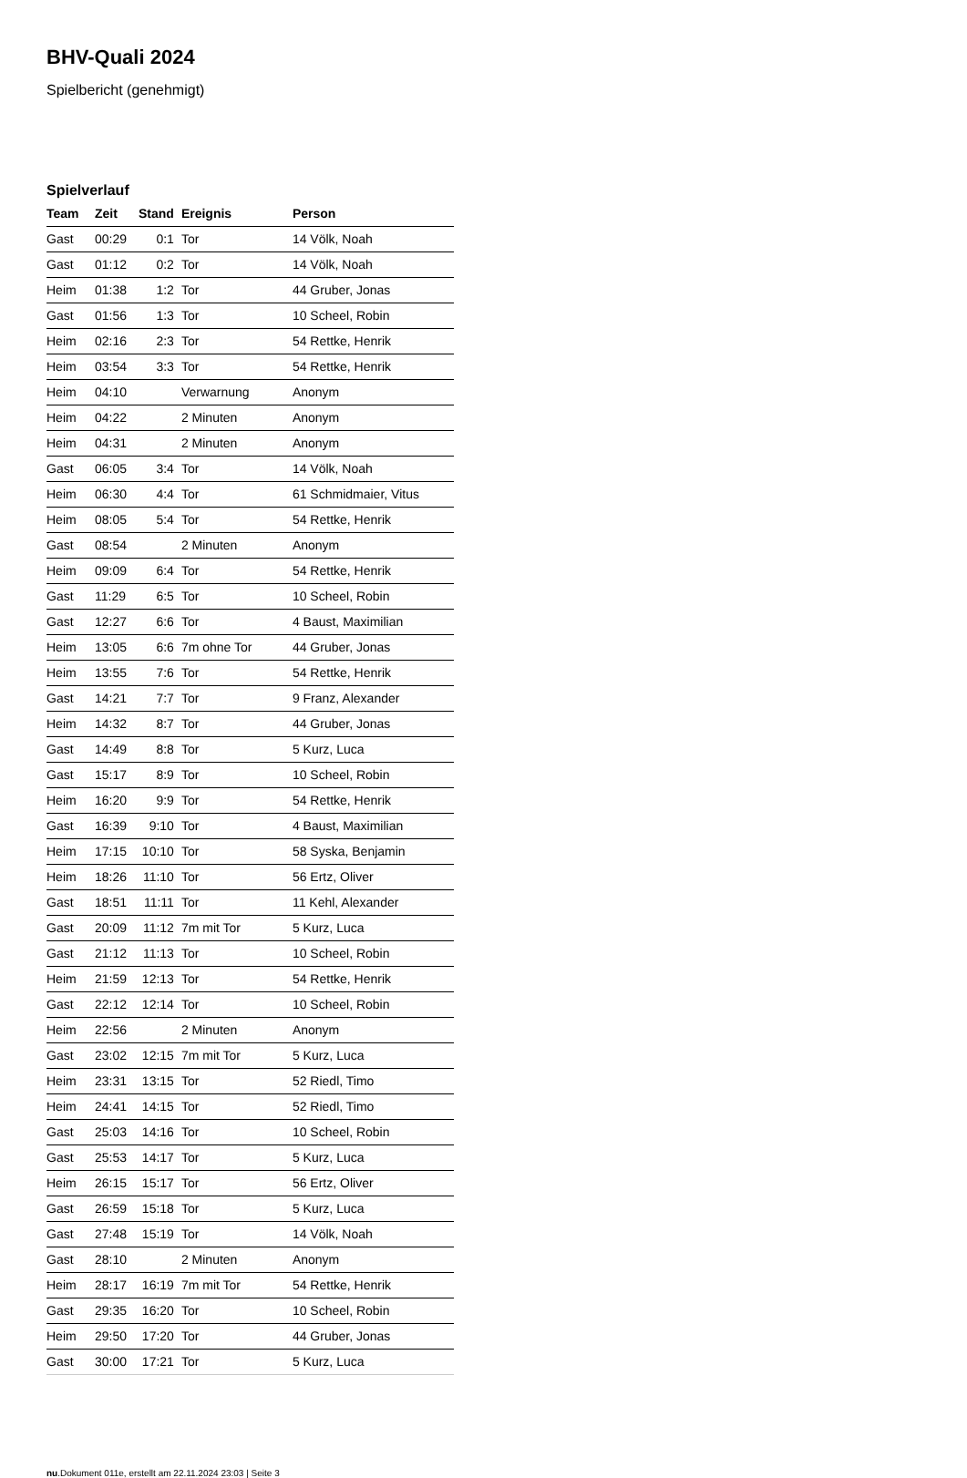BHV-Quali 2024
Spielbericht (genehmigt)
Spielverlauf
| Team | Zeit | Stand | Ereignis | Person |
| --- | --- | --- | --- | --- |
| Gast | 00:29 | 0:1 | Tor | 14 Völk, Noah |
| Gast | 01:12 | 0:2 | Tor | 14 Völk, Noah |
| Heim | 01:38 | 1:2 | Tor | 44 Gruber, Jonas |
| Gast | 01:56 | 1:3 | Tor | 10 Scheel, Robin |
| Heim | 02:16 | 2:3 | Tor | 54 Rettke, Henrik |
| Heim | 03:54 | 3:3 | Tor | 54 Rettke, Henrik |
| Heim | 04:10 | | Verwarnung | Anonym |
| Heim | 04:22 | | 2 Minuten | Anonym |
| Heim | 04:31 | | 2 Minuten | Anonym |
| Gast | 06:05 | 3:4 | Tor | 14 Völk, Noah |
| Heim | 06:30 | 4:4 | Tor | 61 Schmidmaier, Vitus |
| Heim | 08:05 | 5:4 | Tor | 54 Rettke, Henrik |
| Gast | 08:54 | | 2 Minuten | Anonym |
| Heim | 09:09 | 6:4 | Tor | 54 Rettke, Henrik |
| Gast | 11:29 | 6:5 | Tor | 10 Scheel, Robin |
| Gast | 12:27 | 6:6 | Tor | 4 Baust, Maximilian |
| Heim | 13:05 | 6:6 | 7m ohne Tor | 44 Gruber, Jonas |
| Heim | 13:55 | 7:6 | Tor | 54 Rettke, Henrik |
| Gast | 14:21 | 7:7 | Tor | 9 Franz, Alexander |
| Heim | 14:32 | 8:7 | Tor | 44 Gruber, Jonas |
| Gast | 14:49 | 8:8 | Tor | 5 Kurz, Luca |
| Gast | 15:17 | 8:9 | Tor | 10 Scheel, Robin |
| Heim | 16:20 | 9:9 | Tor | 54 Rettke, Henrik |
| Gast | 16:39 | 9:10 | Tor | 4 Baust, Maximilian |
| Heim | 17:15 | 10:10 | Tor | 58 Syska, Benjamin |
| Heim | 18:26 | 11:10 | Tor | 56 Ertz, Oliver |
| Gast | 18:51 | 11:11 | Tor | 11 Kehl, Alexander |
| Gast | 20:09 | 11:12 | 7m mit Tor | 5 Kurz, Luca |
| Gast | 21:12 | 11:13 | Tor | 10 Scheel, Robin |
| Heim | 21:59 | 12:13 | Tor | 54 Rettke, Henrik |
| Gast | 22:12 | 12:14 | Tor | 10 Scheel, Robin |
| Heim | 22:56 | | 2 Minuten | Anonym |
| Gast | 23:02 | 12:15 | 7m mit Tor | 5 Kurz, Luca |
| Heim | 23:31 | 13:15 | Tor | 52 Riedl, Timo |
| Heim | 24:41 | 14:15 | Tor | 52 Riedl, Timo |
| Gast | 25:03 | 14:16 | Tor | 10 Scheel, Robin |
| Gast | 25:53 | 14:17 | Tor | 5 Kurz, Luca |
| Heim | 26:15 | 15:17 | Tor | 56 Ertz, Oliver |
| Gast | 26:59 | 15:18 | Tor | 5 Kurz, Luca |
| Gast | 27:48 | 15:19 | Tor | 14 Völk, Noah |
| Gast | 28:10 | | 2 Minuten | Anonym |
| Heim | 28:17 | 16:19 | 7m mit Tor | 54 Rettke, Henrik |
| Gast | 29:35 | 16:20 | Tor | 10 Scheel, Robin |
| Heim | 29:50 | 17:20 | Tor | 44 Gruber, Jonas |
| Gast | 30:00 | 17:21 | Tor | 5 Kurz, Luca |
nu.Dokument 011e, erstellt am 22.11.2024 23:03 | Seite 3